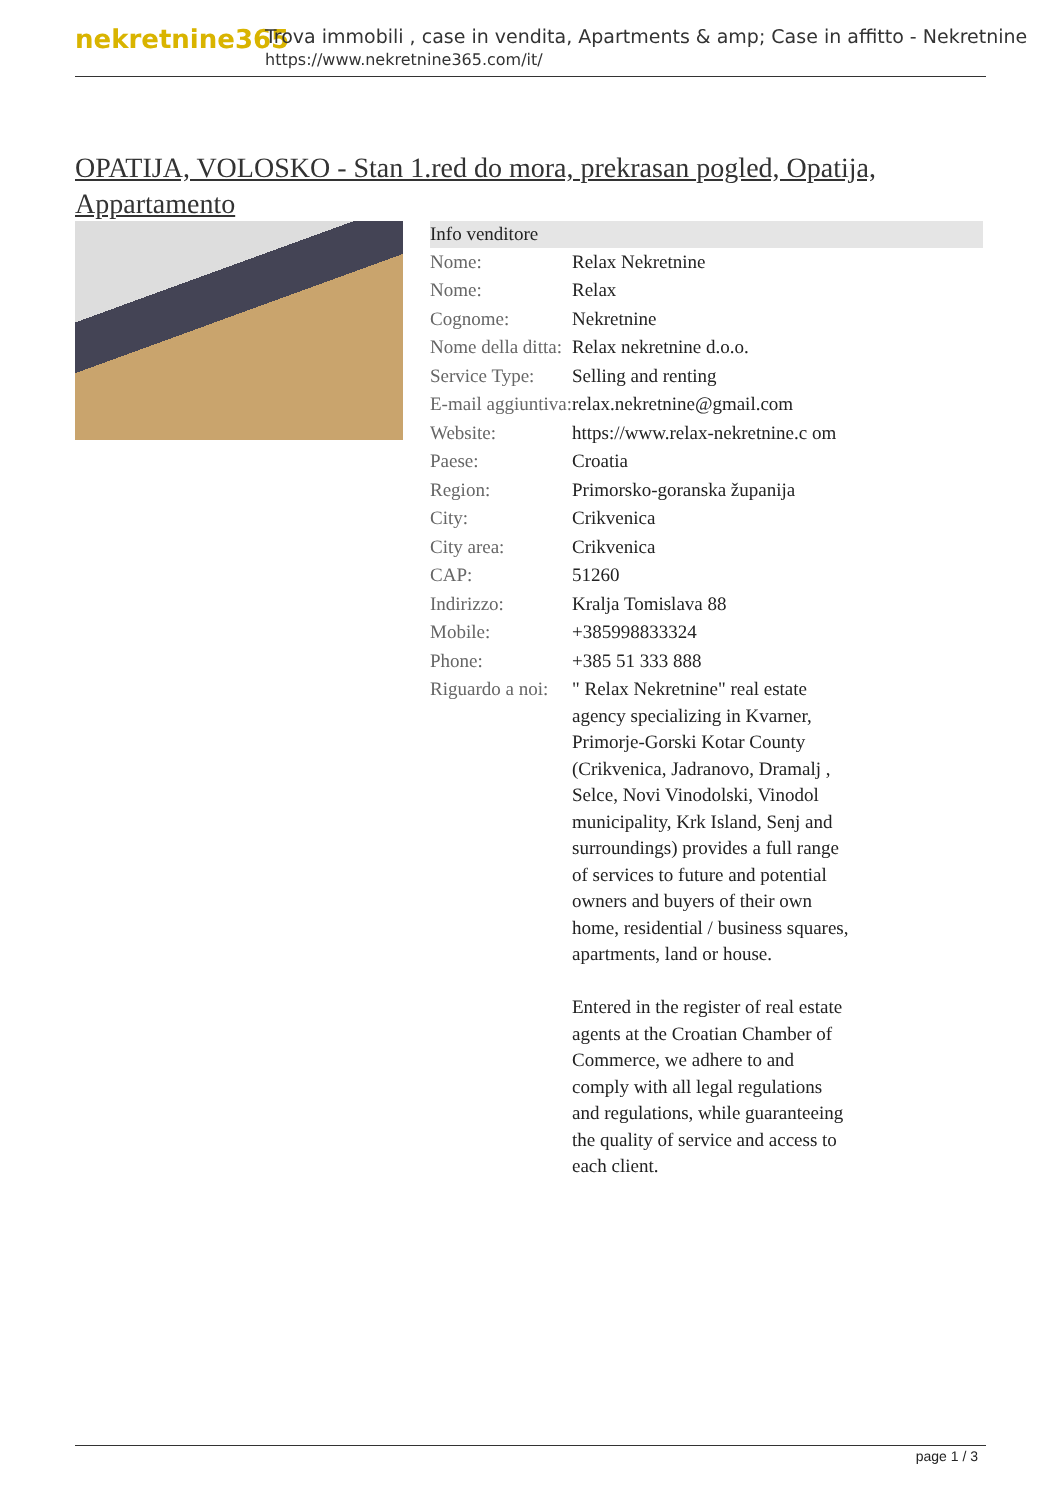nekretnine365
Trova immobili , case in vendita, Apartments & amp; Case in affitto - Nekretnine
https://www.nekretnine365.com/it/
OPATIJA, VOLOSKO - Stan 1.red do mora, prekrasan pogled, Opatija, Appartamento
| Info venditore | | |
| --- | --- | --- |
| Nome: | Relax Nekretnine | |
| Nome: | Relax | |
| Cognome: | Nekretnine | |
| Nome della ditta: | Relax nekretnine d.o.o. | |
| Service Type: | Selling and renting | |
| E-mail aggiuntiva: | relax.nekretnine@gmail.com | |
| Website: | https://www.relax-nekretnine.c om | |
| Paese: | Croatia | |
| Region: | Primorsko-goranska županija | |
| City: | Crikvenica | |
| City area: | Crikvenica | |
| CAP: | 51260 | |
| Indirizzo: | Kralja Tomislava 88 | |
| Mobile: | +385998833324 | |
| Phone: | +385 51 333 888 | |
| Riguardo a noi: | " Relax Nekretnine" real estate agency specializing in Kvarner, Primorje-Gorski Kotar County (Crikvenica, Jadranovo, Dramalj , Selce, Novi Vinodolski, Vinodol municipality, Krk Island, Senj and surroundings) provides a full range of services to future and potential owners and buyers of their own home, residential / business squares, apartments, land or house. Entered in the register of real estate agents at the Croatian Chamber of Commerce, we adhere to and comply with all legal regulations and regulations, while guaranteeing the quality of service and access to each client. | |
page 1 / 3